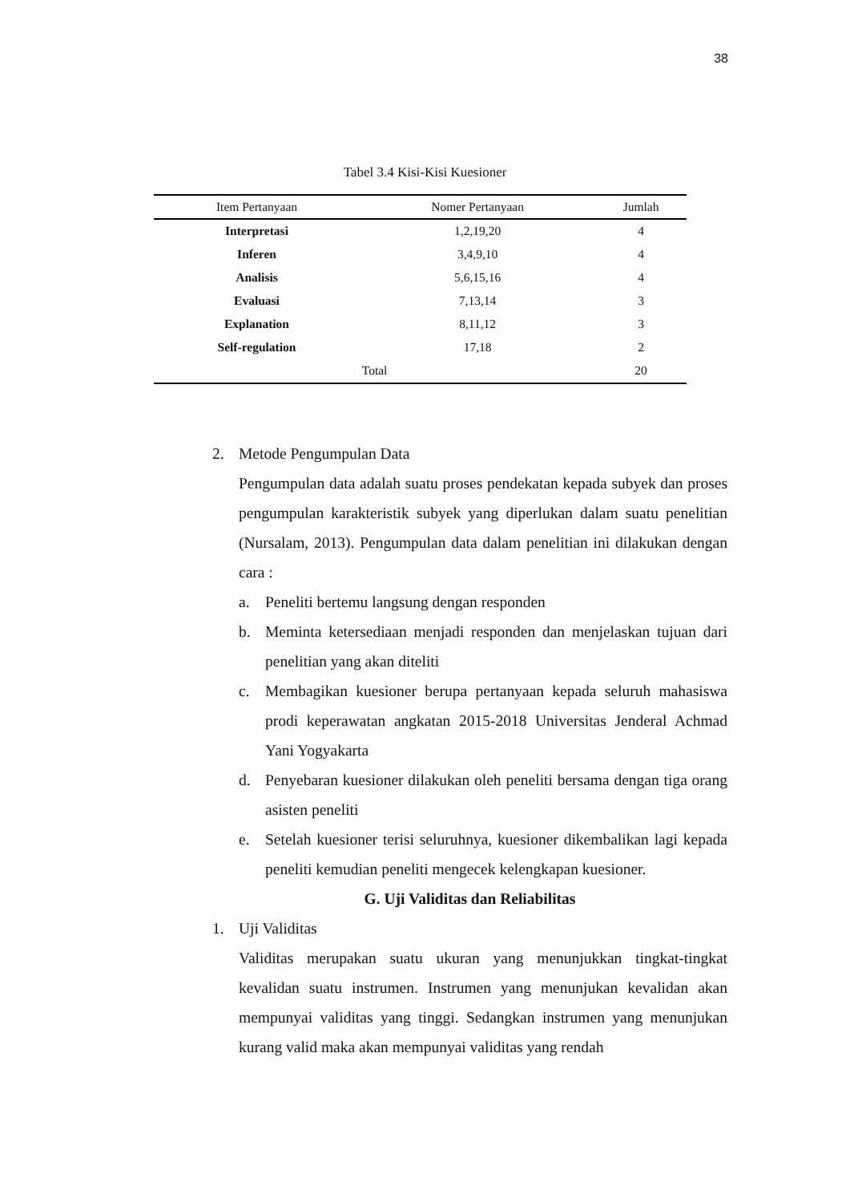38
Tabel 3.4 Kisi-Kisi Kuesioner
| Item Pertanyaan | Nomer Pertanyaan | Jumlah |
| --- | --- | --- |
| Interpretasi | 1,2,19,20 | 4 |
| Inferen | 3,4,9,10 | 4 |
| Analisis | 5,6,15,16 | 4 |
| Evaluasi | 7,13,14 | 3 |
| Explanation | 8,11,12 | 3 |
| Self-regulation | 17,18 | 2 |
| Total | | 20 |
2. Metode Pengumpulan Data
Pengumpulan data adalah suatu proses pendekatan kepada subyek dan proses pengumpulan karakteristik subyek yang diperlukan dalam suatu penelitian (Nursalam, 2013). Pengumpulan data dalam penelitian ini dilakukan dengan cara :
a. Peneliti bertemu langsung dengan responden
b. Meminta ketersediaan menjadi responden dan menjelaskan tujuan dari penelitian yang akan diteliti
c. Membagikan kuesioner berupa pertanyaan kepada seluruh mahasiswa prodi keperawatan angkatan 2015-2018 Universitas Jenderal Achmad Yani Yogyakarta
d. Penyebaran kuesioner dilakukan oleh peneliti bersama dengan tiga orang asisten peneliti
e. Setelah kuesioner terisi seluruhnya, kuesioner dikembalikan lagi kepada peneliti kemudian peneliti mengecek kelengkapan kuesioner.
G. Uji Validitas dan Reliabilitas
1. Uji Validitas
Validitas merupakan suatu ukuran yang menunjukkan tingkat-tingkat kevalidan suatu instrumen. Instrumen yang menunjukan kevalidan akan mempunyai validitas yang tinggi. Sedangkan instrumen yang menunjukan kurang valid maka akan mempunyai validitas yang rendah